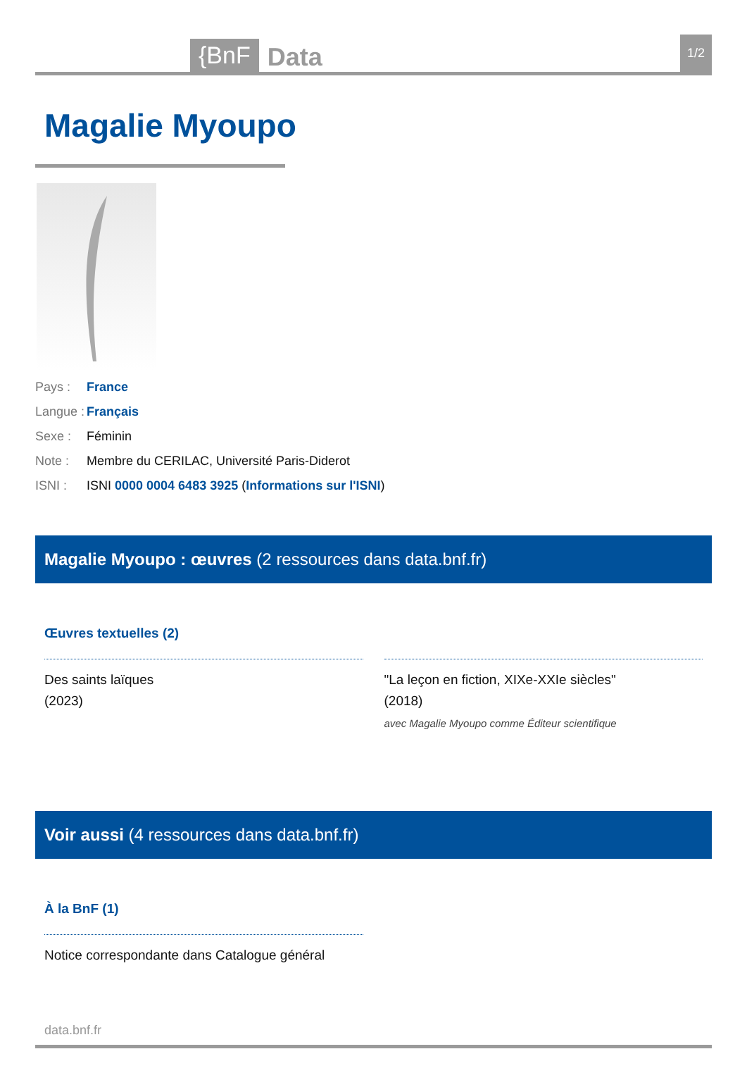{BnF Data 1/2
Magalie Myoupo
Pays : France
Langue : Français
Sexe : Féminin
Note : Membre du CERILAC, Université Paris-Diderot
ISNI : ISNI 0000 0004 6483 3925 (Informations sur l'ISNI)
Magalie Myoupo : œuvres (2 ressources dans data.bnf.fr)
Œuvres textuelles (2)
Des saints laïques
(2023)
"La leçon en fiction, XIXe-XXIe siècles"
(2018)
avec Magalie Myoupo comme Éditeur scientifique
Voir aussi (4 ressources dans data.bnf.fr)
À la BnF (1)
Notice correspondante dans Catalogue général
data.bnf.fr